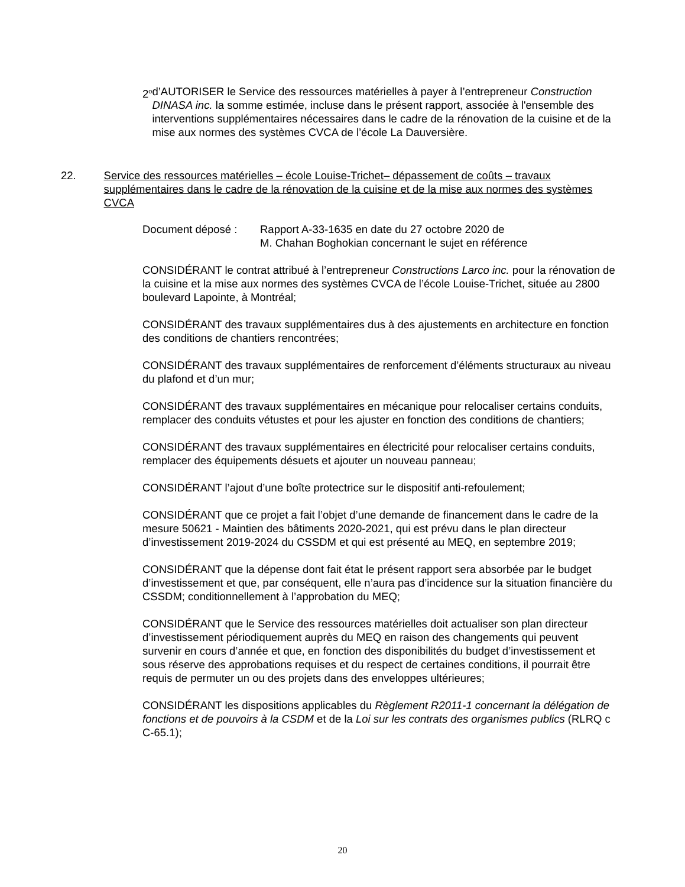2<sup>o</sup>
d’AUTORISER le Service des ressources matérielles à payer à l’entrepreneur Construction DINASA inc. la somme estimée, incluse dans le présent rapport, associée à l'ensemble des interventions supplémentaires nécessaires dans le cadre de la rénovation de la cuisine et de la mise aux normes des systèmes CVCA de l’école La Dauversière.
22. Service des ressources matérielles – école Louise-Trichet– dépassement de coûts – travaux supplémentaires dans le cadre de la rénovation de la cuisine et de la mise aux normes des systèmes CVCA
Document déposé : Rapport A-33-1635 en date du 27 octobre 2020 de
M. Chahan Boghokian concernant le sujet en référence
CONSIDÉRANT le contrat attribué à l’entrepreneur Constructions Larco inc. pour la rénovation de la cuisine et la mise aux normes des systèmes CVCA de l’école Louise-Trichet, située au 2800 boulevard Lapointe, à Montréal;
CONSIDÉRANT des travaux supplémentaires dus à des ajustements en architecture en fonction des conditions de chantiers rencontrées;
CONSIDÉRANT des travaux supplémentaires de renforcement d’éléments structuraux au niveau du plafond et d’un mur;
CONSIDÉRANT des travaux supplémentaires en mécanique pour relocaliser certains conduits, remplacer des conduits vétustes et pour les ajuster en fonction des conditions de chantiers;
CONSIDÉRANT des travaux supplémentaires en électricité pour relocaliser certains conduits, remplacer des équipements désuets et ajouter un nouveau panneau;
CONSIDÉRANT l’ajout d’une boîte protectrice sur le dispositif anti-refoulement;
CONSIDÉRANT que ce projet a fait l’objet d’une demande de financement dans le cadre de la mesure 50621 - Maintien des bâtiments 2020-2021, qui est prévu dans le plan directeur d’investissement 2019-2024 du CSSDM et qui est présenté au MEQ, en septembre 2019;
CONSIDÉRANT que la dépense dont fait état le présent rapport sera absorbée par le budget d’investissement et que, par conséquent, elle n’aura pas d’incidence sur la situation financière du CSSDM; conditionnellement à l’approbation du MEQ;
CONSIDÉRANT que le Service des ressources matérielles doit actualiser son plan directeur d’investissement périodiquement auprès du MEQ en raison des changements qui peuvent survenir en cours d’année et que, en fonction des disponibilités du budget d’investissement et sous réserve des approbations requises et du respect de certaines conditions, il pourrait être requis de permuter un ou des projets dans des enveloppes ultérieures;
CONSIDÉRANT les dispositions applicables du Règlement R2011-1 concernant la délégation de fonctions et de pouvoirs à la CSDM et de la Loi sur les contrats des organismes publics (RLRQ c C-65.1);
20